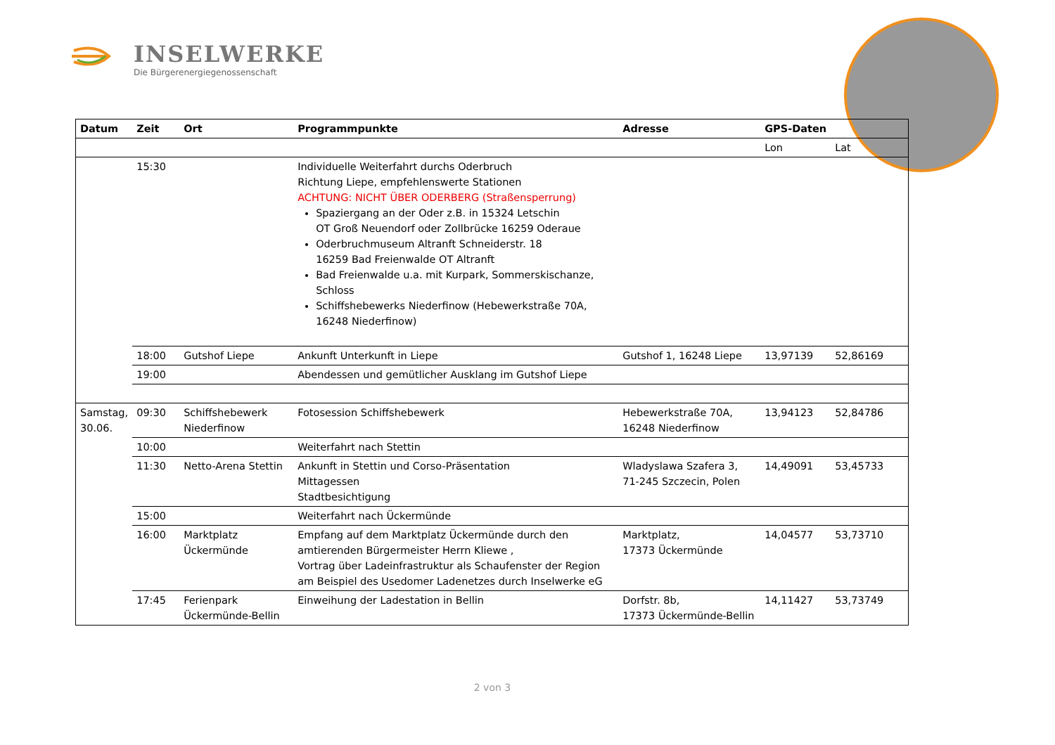INSELWERKE
Die Bürgerenergiegenossenschaft
| Datum | Zeit | Ort | Programmpunkte | Adresse | GPS-Daten | |
| --- | --- | --- | --- | --- | --- | --- |
| | | | | | Lon | Lat |
| | 15:30 | | Individuelle Weiterfahrt durchs Oderbruch Richtung Liepe, empfehlenswerte Stationen ACHTUNG: NICHT ÜBER ODERBERG (Straßensperrung) Spaziergang an der Oder z.B. in 15324 Letschin OT Groß Neuendorf oder Zollbrücke 16259 Oderaue Oderbruchmuseum Altranft Schneiderstr. 18 16259 Bad Freienwalde OT Altranft Bad Freienwalde u.a. mit Kurpark, Sommerskischanze, Schloss Schiffshebewerks Niederfinow (Hebewerkstraße 70A, 16248 Niederfinow) | | | |
| | 18:00 | Gutshof Liepe | Ankunft Unterkunft in Liepe | Gutshof 1, 16248 Liepe | 13,97139 | 52,86169 |
| | 19:00 | | Abendessen und gemütlicher Ausklang im Gutshof Liepe | | | |
| Samstag, 30.06. | 09:30 | Schiffshebewerk Niederfinow | Fotosession Schiffshebewerk | Hebewerkstraße 70A, 16248 Niederfinow | 13,94123 | 52,84786 |
| | 10:00 | | Weiterfahrt nach Stettin | | | |
| | 11:30 | Netto-Arena Stettin | Ankunft in Stettin und Corso-Präsentation Mittagessen Stadtbesichtigung | Wladyslawa Szafera 3, 71-245 Szczecin, Polen | 14,49091 | 53,45733 |
| | 15:00 | | Weiterfahrt nach Ückermünde | | | |
| | 16:00 | Marktplatz Ückermünde | Empfang auf dem Marktplatz Ückermünde durch den amtierenden Bürgermeister Herrn Kliewe , Vortrag über Ladeinfrastruktur als Schaufenster der Region am Beispiel des Usedomer Ladenetzes durch Inselwerke eG | Marktplatz, 17373 Ückermünde | 14,04577 | 53,73710 |
| | 17:45 | Ferienpark Ückermünde-Bellin | Einweihung der Ladestation in Bellin | Dorfstr. 8b, 17373 Ückermünde-Bellin | 14,11427 | 53,73749 |
2 von 3